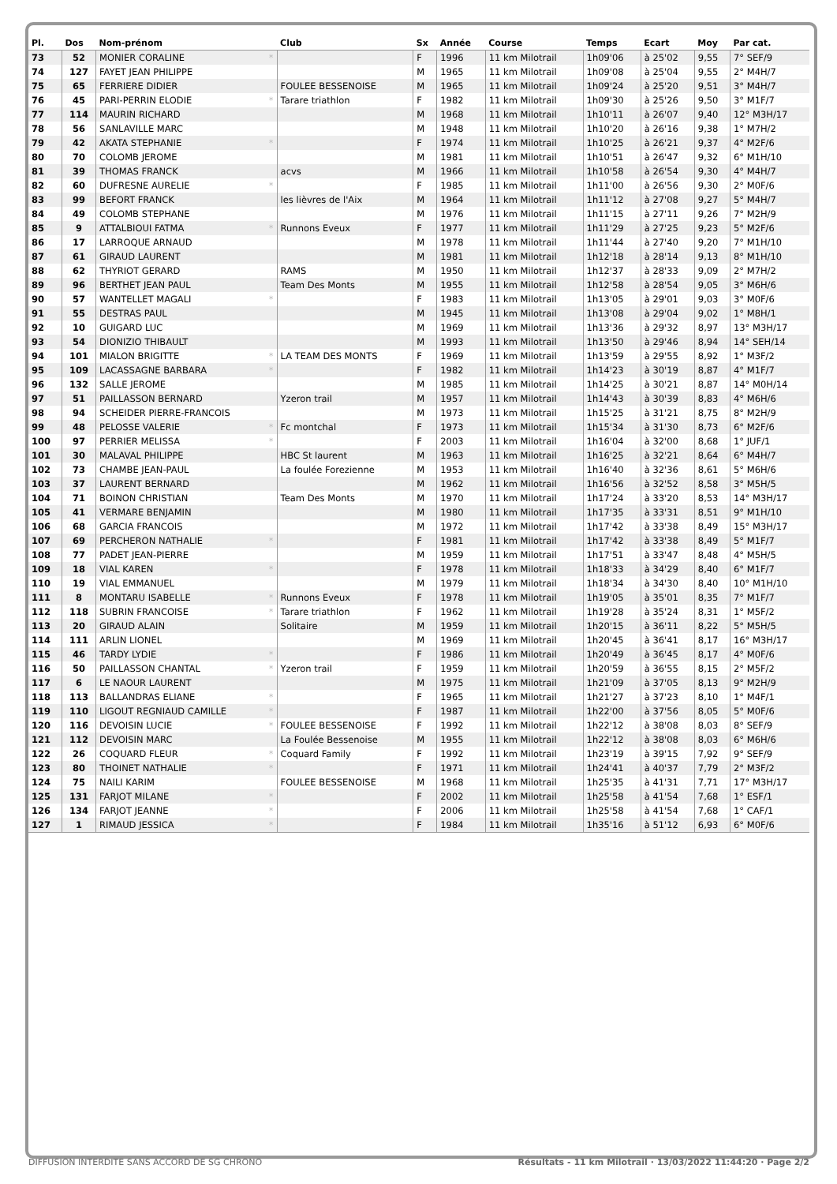| Pl. | Dos | Nom-prénom | Club | Sx | Année | Course | Temps | Ecart | Moy | Par cat. |
| --- | --- | --- | --- | --- | --- | --- | --- | --- | --- | --- |
| 73 | 52 | MONIER CORALINE * | | F | 1996 | 11 km Milotrail | 1h09'06 | à 25'02 | 9,55 | 7° SEF/9 |
| 74 | 127 | FAYET JEAN PHILIPPE | | M | 1965 | 11 km Milotrail | 1h09'08 | à 25'04 | 9,55 | 2° M4H/7 |
| 75 | 65 | FERRIERE DIDIER | FOULEE BESSENOISE | M | 1965 | 11 km Milotrail | 1h09'24 | à 25'20 | 9,51 | 3° M4H/7 |
| 76 | 45 | PARI-PERRIN ELODIE * | Tarare triathlon | F | 1982 | 11 km Milotrail | 1h09'30 | à 25'26 | 9,50 | 3° M1F/7 |
| 77 | 114 | MAURIN RICHARD | | M | 1968 | 11 km Milotrail | 1h10'11 | à 26'07 | 9,40 | 12° M3H/17 |
| 78 | 56 | SANLAVILLE MARC | | M | 1948 | 11 km Milotrail | 1h10'20 | à 26'16 | 9,38 | 1° M7H/2 |
| 79 | 42 | AKATA STEPHANIE * | | F | 1974 | 11 km Milotrail | 1h10'25 | à 26'21 | 9,37 | 4° M2F/6 |
| 80 | 70 | COLOMB JEROME | | M | 1981 | 11 km Milotrail | 1h10'51 | à 26'47 | 9,32 | 6° M1H/10 |
| 81 | 39 | THOMAS FRANCK | acvs | M | 1966 | 11 km Milotrail | 1h10'58 | à 26'54 | 9,30 | 4° M4H/7 |
| 82 | 60 | DUFRESNE AURELIE * | | F | 1985 | 11 km Milotrail | 1h11'00 | à 26'56 | 9,30 | 2° M0F/6 |
| 83 | 99 | BEFORT FRANCK | les lièvres de l'Aix | M | 1964 | 11 km Milotrail | 1h11'12 | à 27'08 | 9,27 | 5° M4H/7 |
| 84 | 49 | COLOMB STEPHANE | | M | 1976 | 11 km Milotrail | 1h11'15 | à 27'11 | 9,26 | 7° M2H/9 |
| 85 | 9 | ATTALBIOUI FATMA * | Runnons Eveux | F | 1977 | 11 km Milotrail | 1h11'29 | à 27'25 | 9,23 | 5° M2F/6 |
| 86 | 17 | LARROQUE ARNAUD | | M | 1978 | 11 km Milotrail | 1h11'44 | à 27'40 | 9,20 | 7° M1H/10 |
| 87 | 61 | GIRAUD LAURENT | | M | 1981 | 11 km Milotrail | 1h12'18 | à 28'14 | 9,13 | 8° M1H/10 |
| 88 | 62 | THYRIOT GERARD | RAMS | M | 1950 | 11 km Milotrail | 1h12'37 | à 28'33 | 9,09 | 2° M7H/2 |
| 89 | 96 | BERTHET JEAN PAUL | Team Des Monts | M | 1955 | 11 km Milotrail | 1h12'58 | à 28'54 | 9,05 | 3° M6H/6 |
| 90 | 57 | WANTELLET MAGALI * | | F | 1983 | 11 km Milotrail | 1h13'05 | à 29'01 | 9,03 | 3° M0F/6 |
| 91 | 55 | DESTRAS PAUL | | M | 1945 | 11 km Milotrail | 1h13'08 | à 29'04 | 9,02 | 1° M8H/1 |
| 92 | 10 | GUIGARD LUC | | M | 1969 | 11 km Milotrail | 1h13'36 | à 29'32 | 8,97 | 13° M3H/17 |
| 93 | 54 | DIONIZIO THIBAULT | | M | 1993 | 11 km Milotrail | 1h13'50 | à 29'46 | 8,94 | 14° SEH/14 |
| 94 | 101 | MIALON BRIGITTE * | LA TEAM DES MONTS | F | 1969 | 11 km Milotrail | 1h13'59 | à 29'55 | 8,92 | 1° M3F/2 |
| 95 | 109 | LACASSAGNE BARBARA * | | F | 1982 | 11 km Milotrail | 1h14'23 | à 30'19 | 8,87 | 4° M1F/7 |
| 96 | 132 | SALLE JEROME | | M | 1985 | 11 km Milotrail | 1h14'25 | à 30'21 | 8,87 | 14° M0H/14 |
| 97 | 51 | PAILLASSON BERNARD | Yzeron trail | M | 1957 | 11 km Milotrail | 1h14'43 | à 30'39 | 8,83 | 4° M6H/6 |
| 98 | 94 | SCHEIDER PIERRE-FRANCOIS | | M | 1973 | 11 km Milotrail | 1h15'25 | à 31'21 | 8,75 | 8° M2H/9 |
| 99 | 48 | PELOSSE VALERIE * | Fc montchal | F | 1973 | 11 km Milotrail | 1h15'34 | à 31'30 | 8,73 | 6° M2F/6 |
| 100 | 97 | PERRIER MELISSA * | | F | 2003 | 11 km Milotrail | 1h16'04 | à 32'00 | 8,68 | 1° JUF/1 |
| 101 | 30 | MALAVAL PHILIPPE | HBC St laurent | M | 1963 | 11 km Milotrail | 1h16'25 | à 32'21 | 8,64 | 6° M4H/7 |
| 102 | 73 | CHAMBE JEAN-PAUL | La foulée Forezienne | M | 1953 | 11 km Milotrail | 1h16'40 | à 32'36 | 8,61 | 5° M6H/6 |
| 103 | 37 | LAURENT BERNARD | | M | 1962 | 11 km Milotrail | 1h16'56 | à 32'52 | 8,58 | 3° M5H/5 |
| 104 | 71 | BOINON CHRISTIAN | Team Des Monts | M | 1970 | 11 km Milotrail | 1h17'24 | à 33'20 | 8,53 | 14° M3H/17 |
| 105 | 41 | VERMARE BENJAMIN | | M | 1980 | 11 km Milotrail | 1h17'35 | à 33'31 | 8,51 | 9° M1H/10 |
| 106 | 68 | GARCIA FRANCOIS | | M | 1972 | 11 km Milotrail | 1h17'42 | à 33'38 | 8,49 | 15° M3H/17 |
| 107 | 69 | PERCHERON NATHALIE * | | F | 1981 | 11 km Milotrail | 1h17'42 | à 33'38 | 8,49 | 5° M1F/7 |
| 108 | 77 | PADET JEAN-PIERRE | | M | 1959 | 11 km Milotrail | 1h17'51 | à 33'47 | 8,48 | 4° M5H/5 |
| 109 | 18 | VIAL KAREN * | | F | 1978 | 11 km Milotrail | 1h18'33 | à 34'29 | 8,40 | 6° M1F/7 |
| 110 | 19 | VIAL EMMANUEL | | M | 1979 | 11 km Milotrail | 1h18'34 | à 34'30 | 8,40 | 10° M1H/10 |
| 111 | 8 | MONTARU ISABELLE * | Runnons Eveux | F | 1978 | 11 km Milotrail | 1h19'05 | à 35'01 | 8,35 | 7° M1F/7 |
| 112 | 118 | SUBRIN FRANCOISE * | Tarare triathlon | F | 1962 | 11 km Milotrail | 1h19'28 | à 35'24 | 8,31 | 1° M5F/2 |
| 113 | 20 | GIRAUD ALAIN | Solitaire | M | 1959 | 11 km Milotrail | 1h20'15 | à 36'11 | 8,22 | 5° M5H/5 |
| 114 | 111 | ARLIN LIONEL | | M | 1969 | 11 km Milotrail | 1h20'45 | à 36'41 | 8,17 | 16° M3H/17 |
| 115 | 46 | TARDY LYDIE * | | F | 1986 | 11 km Milotrail | 1h20'49 | à 36'45 | 8,17 | 4° M0F/6 |
| 116 | 50 | PAILLASSON CHANTAL * | Yzeron trail | F | 1959 | 11 km Milotrail | 1h20'59 | à 36'55 | 8,15 | 2° M5F/2 |
| 117 | 6 | LE NAOUR LAURENT | | M | 1975 | 11 km Milotrail | 1h21'09 | à 37'05 | 8,13 | 9° M2H/9 |
| 118 | 113 | BALLANDRAS ELIANE * | | F | 1965 | 11 km Milotrail | 1h21'27 | à 37'23 | 8,10 | 1° M4F/1 |
| 119 | 110 | LIGOUT REGNIAUD CAMILLE * | | F | 1987 | 11 km Milotrail | 1h22'00 | à 37'56 | 8,05 | 5° M0F/6 |
| 120 | 116 | DEVOISIN LUCIE * | FOULEE BESSENOISE | F | 1992 | 11 km Milotrail | 1h22'12 | à 38'08 | 8,03 | 8° SEF/9 |
| 121 | 112 | DEVOISIN MARC | La Foulée Bessenoise | M | 1955 | 11 km Milotrail | 1h22'12 | à 38'08 | 8,03 | 6° M6H/6 |
| 122 | 26 | COQUARD FLEUR * | Coquard Family | F | 1992 | 11 km Milotrail | 1h23'19 | à 39'15 | 7,92 | 9° SEF/9 |
| 123 | 80 | THOINET NATHALIE * | | F | 1971 | 11 km Milotrail | 1h24'41 | à 40'37 | 7,79 | 2° M3F/2 |
| 124 | 75 | NAILI KARIM | FOULEE BESSENOISE | M | 1968 | 11 km Milotrail | 1h25'35 | à 41'31 | 7,71 | 17° M3H/17 |
| 125 | 131 | FARJOT MILANE * | | F | 2002 | 11 km Milotrail | 1h25'58 | à 41'54 | 7,68 | 1° ESF/1 |
| 126 | 134 | FARJOT JEANNE * | | F | 2006 | 11 km Milotrail | 1h25'58 | à 41'54 | 7,68 | 1° CAF/1 |
| 127 | 1 | RIMAUD JESSICA * | | F | 1984 | 11 km Milotrail | 1h35'16 | à 51'12 | 6,93 | 6° M0F/6 |
DIFFUSION INTERDITE SANS ACCORD DE SG CHRONO Résultats - 11 km Milotrail · 13/03/2022 11:44:20 · Page 2/2